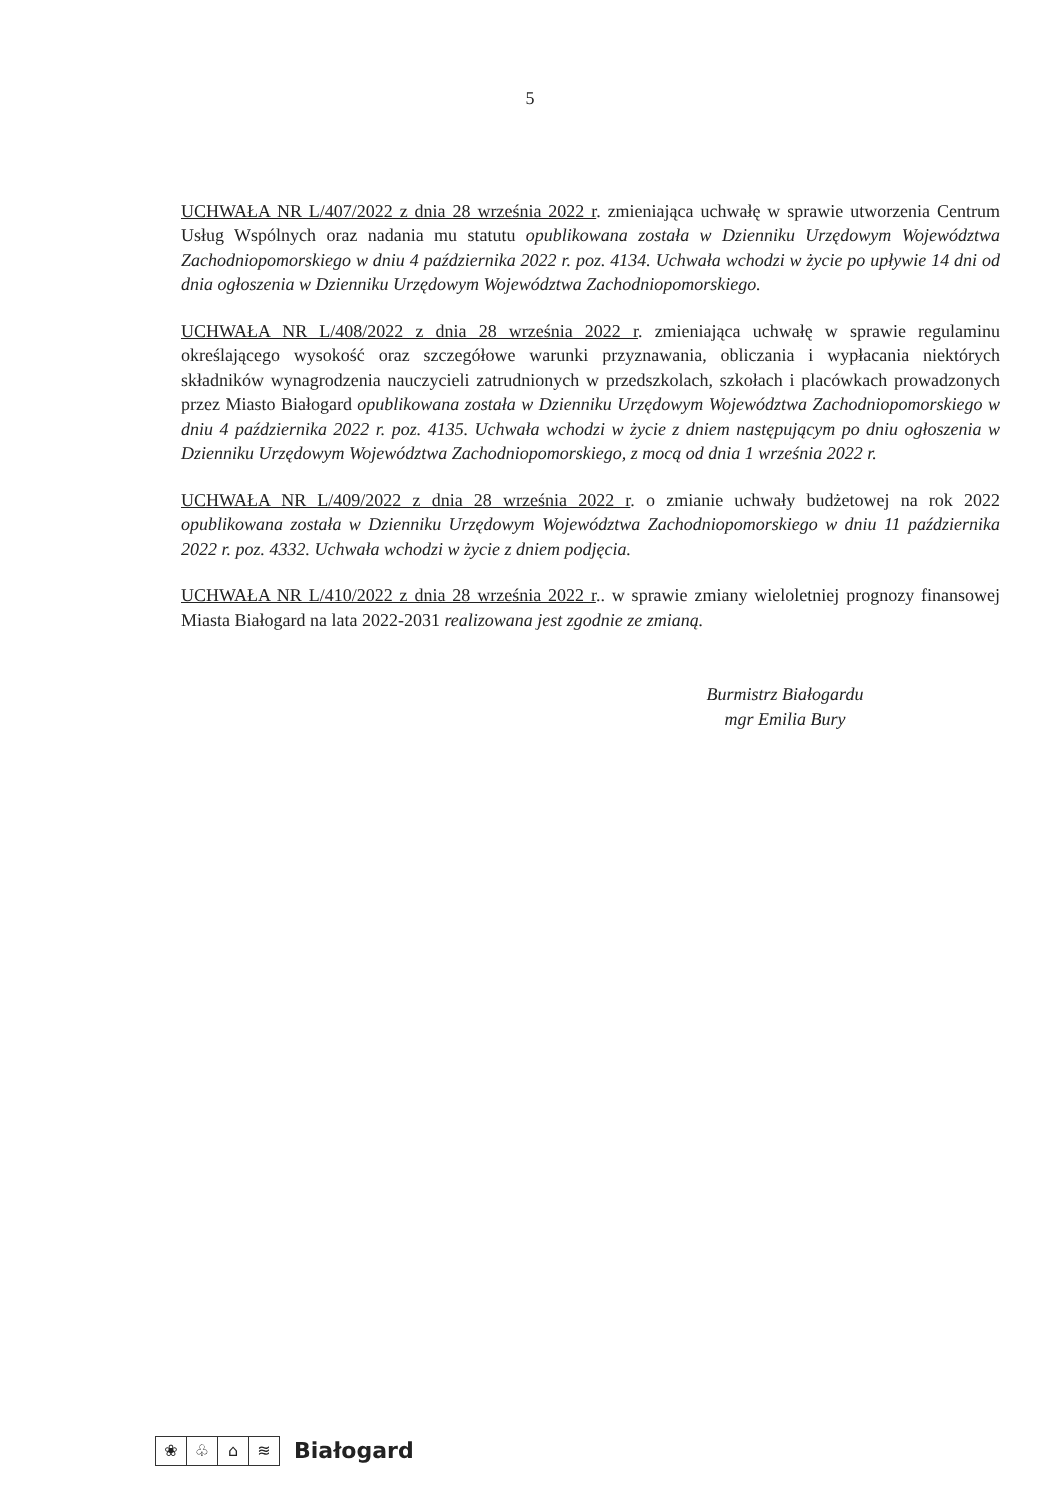5
UCHWAŁA NR L/407/2022 z dnia 28 września 2022 r. zmieniająca uchwałę w sprawie utworzenia Centrum Usług Wspólnych oraz nadania mu statutu opublikowana została w Dzienniku Urzędowym Województwa Zachodniopomorskiego w dniu 4 października 2022 r. poz. 4134. Uchwała wchodzi w życie po upływie 14 dni od dnia ogłoszenia w Dzienniku Urzędowym Województwa Zachodniopomorskiego.
UCHWAŁA NR L/408/2022 z dnia 28 września 2022 r. zmieniająca uchwałę w sprawie regulaminu określającego wysokość oraz szczegółowe warunki przyznawania, obliczania i wypłacania niektórych składników wynagrodzenia nauczycieli zatrudnionych w przedszkolach, szkołach i placówkach prowadzonych przez Miasto Białogard opublikowana została w Dzienniku Urzędowym Województwa Zachodniopomorskiego w dniu 4 października 2022 r. poz. 4135. Uchwała wchodzi w życie z dniem następującym po dniu ogłoszenia w Dzienniku Urzędowym Województwa Zachodniopomorskiego, z mocą od dnia 1 września 2022 r.
UCHWAŁA NR L/409/2022 z dnia 28 września 2022 r. o zmianie uchwały budżetowej na rok 2022 opublikowana została w Dzienniku Urzędowym Województwa Zachodniopomorskiego w dniu 11 października 2022 r. poz. 4332. Uchwała wchodzi w życie z dniem podjęcia.
UCHWAŁA NR L/410/2022 z dnia 28 września 2022 r.. w sprawie zmiany wieloletniej prognozy finansowej Miasta Białogard na lata 2022-2031 realizowana jest zgodnie ze zmianą.
Burmistrz Białogardu
mgr Emilia Bury
❀ ♧ ⌂ ≋
Białogard